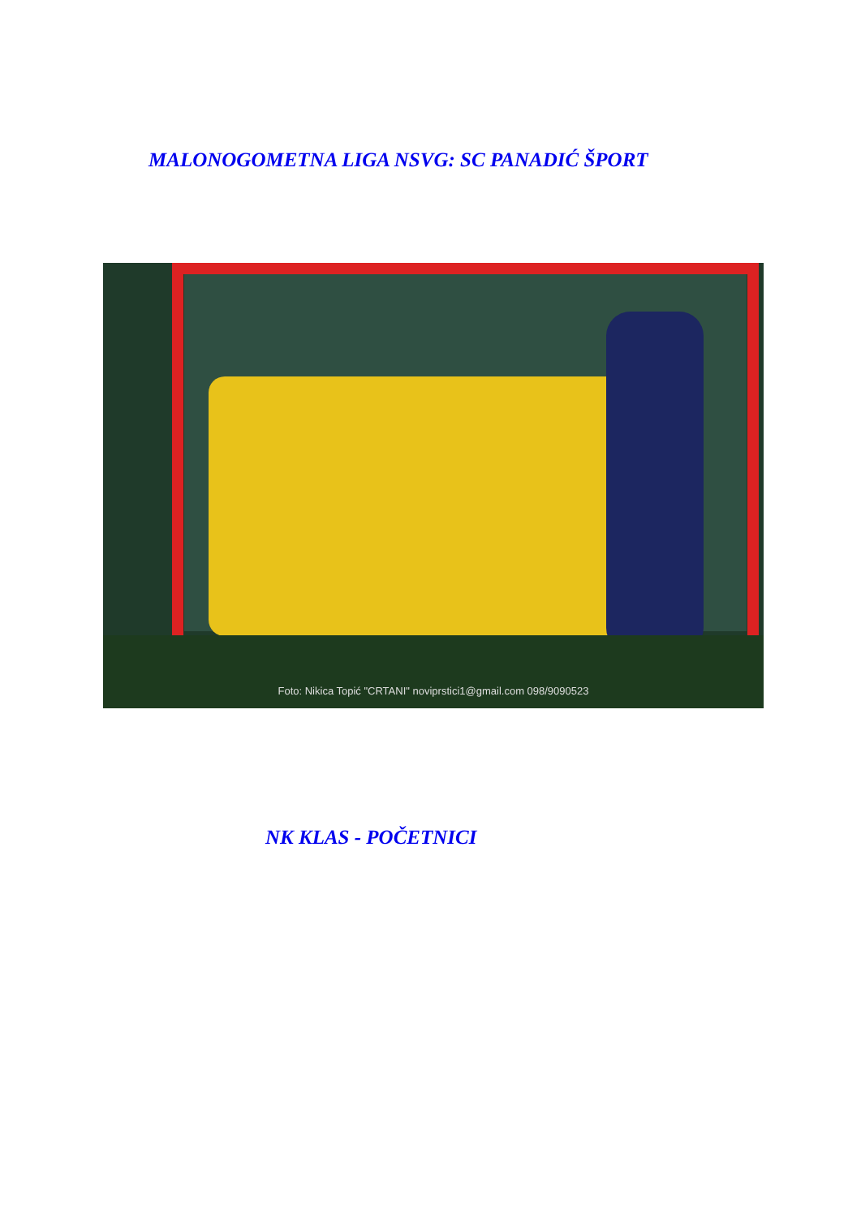MALONOGOMETNA LIGA NSVG: SC PANADIĆ ŠPORT
Foto: Nikica Topić "CRTANI" noviprstici1@gmail.com 098/9090523
NK KLAS - POČETNICI